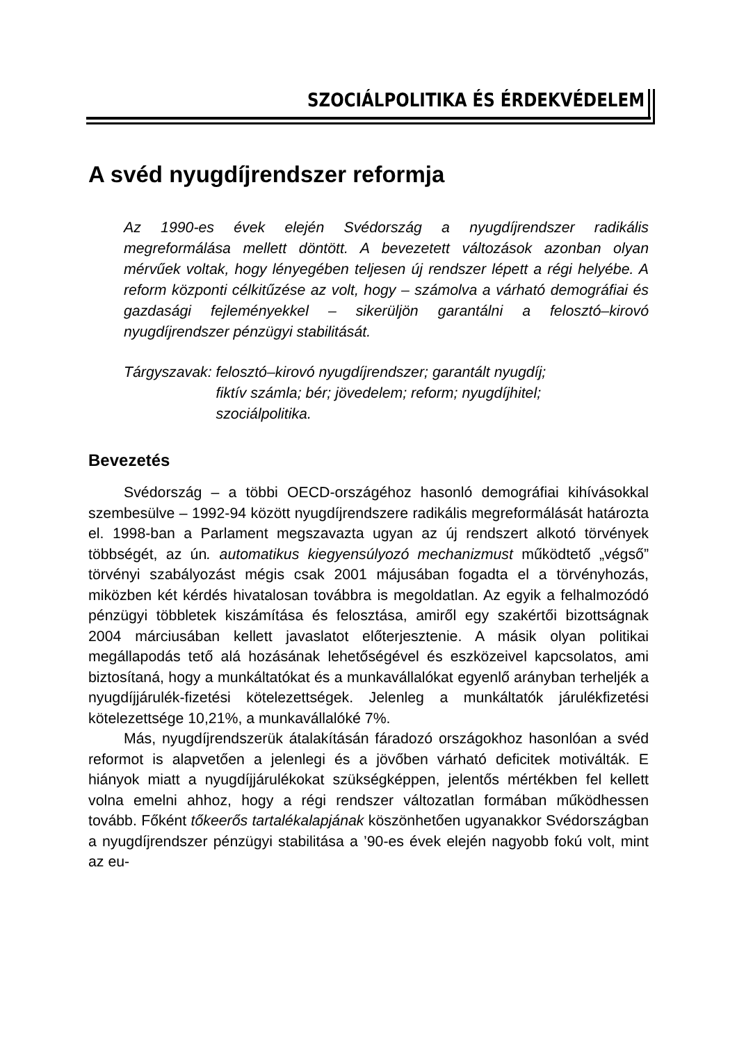SZOCIÁLPOLITIKA ÉS ÉRDEKVÉDELEM
A svéd nyugdíjrendszer reformja
Az 1990-es évek elején Svédország a nyugdíjrendszer radikális megreformálása mellett döntött. A bevezetett változások azonban olyan mérvűek voltak, hogy lényegében teljesen új rendszer lépett a régi helyébe. A reform központi célkitűzése az volt, hogy – számolva a várható demográfiai és gazdasági fejleményekkel – sikerüljön garantálni a felosztó–kirovó nyugdíjrendszer pénzügyi stabilitását.
Tárgyszavak: felosztó–kirovó nyugdíjrendszer; garantált nyugdíj;
fiktív számla; bér; jövedelem; reform; nyugdíjhitel;
szociálpolitika.
Bevezetés
Svédország – a többi OECD-országéhoz hasonló demográfiai kihívásokkal szembesülve – 1992-94 között nyugdíjrendszere radikális megreformálását határozta el. 1998-ban a Parlament megszavazta ugyan az új rendszert alkotó törvények többségét, az ún. automatikus kiegyensúlyozó mechanizmust működtető „végső” törvényi szabályozást mégis csak 2001 májusában fogadta el a törvényhozás, miközben két kérdés hivatalosan továbbra is megoldatlan. Az egyik a felhalmozódó pénzügyi többletek kiszámítása és felosztása, amiről egy szakértői bizottságnak 2004 márciusában kellett javaslatot előterjesztenie. A másik olyan politikai megállapodás tető alá hozásának lehetőségével és eszközeivel kapcsolatos, ami biztosítaná, hogy a munkáltatókat és a munkavállalókat egyenlő arányban terheljék a nyugdíjjárulék-fizetési kötelezettségek. Jelenleg a munkáltatók járulékfizetési kötelezettsége 10,21%, a munkavállalóké 7%.
Más, nyugdíjrendszerük átalakításán fáradozó országokhoz hasonlóan a svéd reformot is alapvetően a jelenlegi és a jövőben várható deficitek motiválták. E hiányok miatt a nyugdíjjárulékokat szükségképpen, jelentős mértékben fel kellett volna emelni ahhoz, hogy a régi rendszer változatlan formában működhessen tovább. Főként tőkeerős tartalékalapjának köszönhetően ugyanakkor Svédországban a nyugdíjrendszer pénzügyi stabilitása a ’90-es évek elején nagyobb fokú volt, mint az eu-